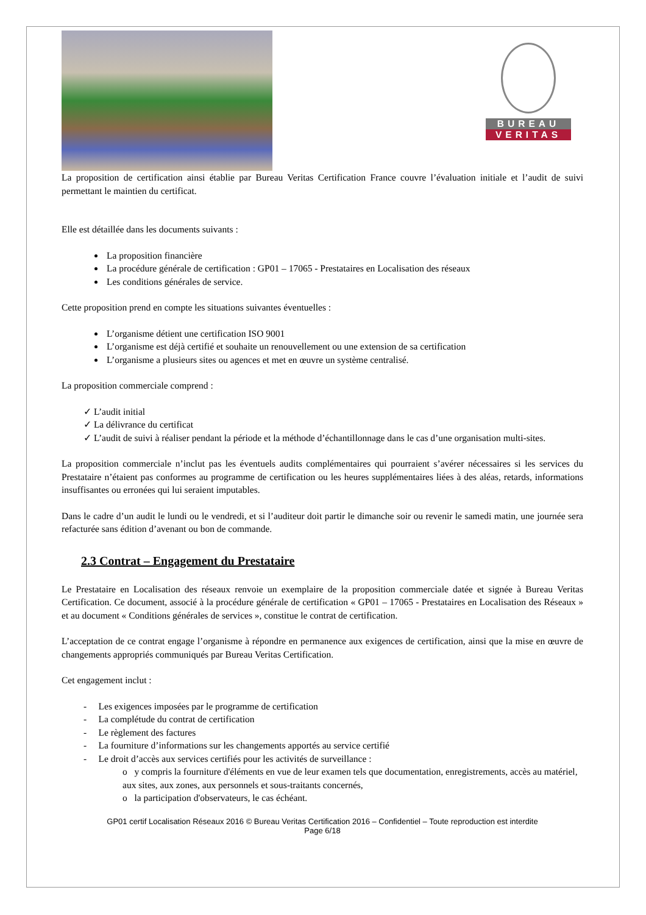BUREAU
VERITAS
La proposition de certification ainsi établie par Bureau Veritas Certification France couvre l’évaluation initiale et l’audit de suivi permettant le maintien du certificat.
Elle est détaillée dans les documents suivants :
La proposition financière
La procédure générale de certification : GP01 – 17065 - Prestataires en Localisation des réseaux
Les conditions générales de service.
Cette proposition prend en compte les situations suivantes éventuelles :
L’organisme détient une certification ISO 9001
L’organisme est déjà certifié et souhaite un renouvellement ou une extension de sa certification
L’organisme a plusieurs sites ou agences et met en œuvre un système centralisé.
La proposition commerciale comprend :
✓ L’audit initial
✓ La délivrance du certificat
✓ L’audit de suivi à réaliser pendant la période et la méthode d’échantillonnage dans le cas d’une organisation multi-sites.
La proposition commerciale n’inclut pas les éventuels audits complémentaires qui pourraient s’avérer nécessaires si les services du Prestataire n’étaient pas conformes au programme de certification ou les heures supplémentaires liées à des aléas, retards, informations insuffisantes ou erronées qui lui seraient imputables.
Dans le cadre d’un audit le lundi ou le vendredi, et si l’auditeur doit partir le dimanche soir ou revenir le samedi matin, une journée sera refacturée sans édition d’avenant ou bon de commande.
2.3 Contrat – Engagement du Prestataire
Le Prestataire en Localisation des réseaux renvoie un exemplaire de la proposition commerciale datée et signée à Bureau Veritas Certification. Ce document, associé à la procédure générale de certification « GP01 – 17065 - Prestataires en Localisation des Réseaux » et au document « Conditions générales de services », constitue le contrat de certification.
L’acceptation de ce contrat engage l’organisme à répondre en permanence aux exigences de certification, ainsi que la mise en œuvre de changements appropriés communiqués par Bureau Veritas Certification.
Cet engagement inclut :
- Les exigences imposées par le programme de certification
- La complétude du contrat de certification
- Le règlement des factures
- La fourniture d’informations sur les changements apportés au service certifié
- Le droit d’accès aux services certifiés pour les activités de surveillance :
o y compris la fourniture d'éléments en vue de leur examen tels que documentation, enregistrements, accès au matériel, aux sites, aux zones, aux personnels et sous-traitants concernés,
o la participation d'observateurs, le cas échéant.
GP01 certif Localisation Réseaux 2016 © Bureau Veritas Certification 2016 – Confidentiel – Toute reproduction est interdite
Page 6/18